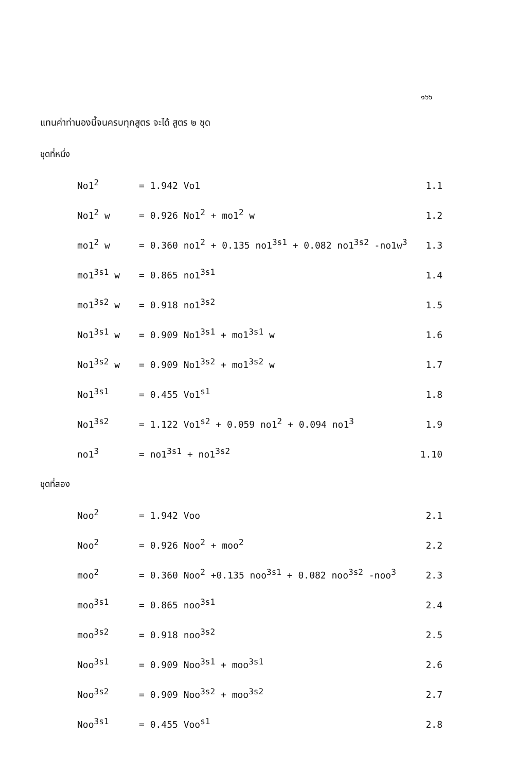๑๖๖
แทนค่าท่านองนี้จนครบทุกสูตร จะได้ สูตร ๒ ชุด
ชุดที่หนึ่ง
| No1<sup>2</sup> | = 1.942 Vo1 | 1.1 |
| No1<sup>2</sup> w | = 0.926 No1<sup>2</sup> + mo1<sup>2</sup> w | 1.2 |
| mo1<sup>2</sup> w | = 0.360 no1<sup>2</sup> + 0.135 no1<sup>3s1</sup> + 0.082 no1<sup>3s2</sup> -no1w<sup>3</sup> | 1.3 |
| mo1<sup>3s1</sup> w | = 0.865 no1<sup>3s1</sup> | 1.4 |
| mo1<sup>3s2</sup> w | = 0.918 no1<sup>3s2</sup> | 1.5 |
| No1<sup>3s1</sup> w | = 0.909 No1<sup>3s1</sup> + mo1<sup>3s1</sup> w | 1.6 |
| No1<sup>3s2</sup> w | = 0.909 No1<sup>3s2</sup> + mo1<sup>3s2</sup> w | 1.7 |
| No1<sup>3s1</sup> | = 0.455 Vo1<sup>s1</sup> | 1.8 |
| No1<sup>3s2</sup> | = 1.122 Vo1<sup>s2</sup> + 0.059 no1<sup>2</sup> + 0.094 no1<sup>3</sup> | 1.9 |
| no1<sup>3</sup> | = no1<sup>3s1</sup> + no1<sup>3s2</sup> | 1.10 |
ชุดที่สอง
| Noo<sup>2</sup> | = 1.942 Voo | 2.1 |
| Noo<sup>2</sup> | = 0.926 Noo<sup>2</sup> + moo<sup>2</sup> | 2.2 |
| moo<sup>2</sup> | = 0.360 Noo<sup>2</sup> +0.135 noo<sup>3s1</sup> + 0.082 noo<sup>3s2</sup> -noo<sup>3</sup> | 2.3 |
| moo<sup>3s1</sup> | = 0.865 noo<sup>3s1</sup> | 2.4 |
| moo<sup>3s2</sup> | = 0.918 noo<sup>3s2</sup> | 2.5 |
| Noo<sup>3s1</sup> | = 0.909 Noo<sup>3s1</sup> + moo<sup>3s1</sup> | 2.6 |
| Noo<sup>3s2</sup> | = 0.909 Noo<sup>3s2</sup> + moo<sup>3s2</sup> | 2.7 |
| Noo<sup>3s1</sup> | = 0.455 Voo<sup>s1</sup> | 2.8 |